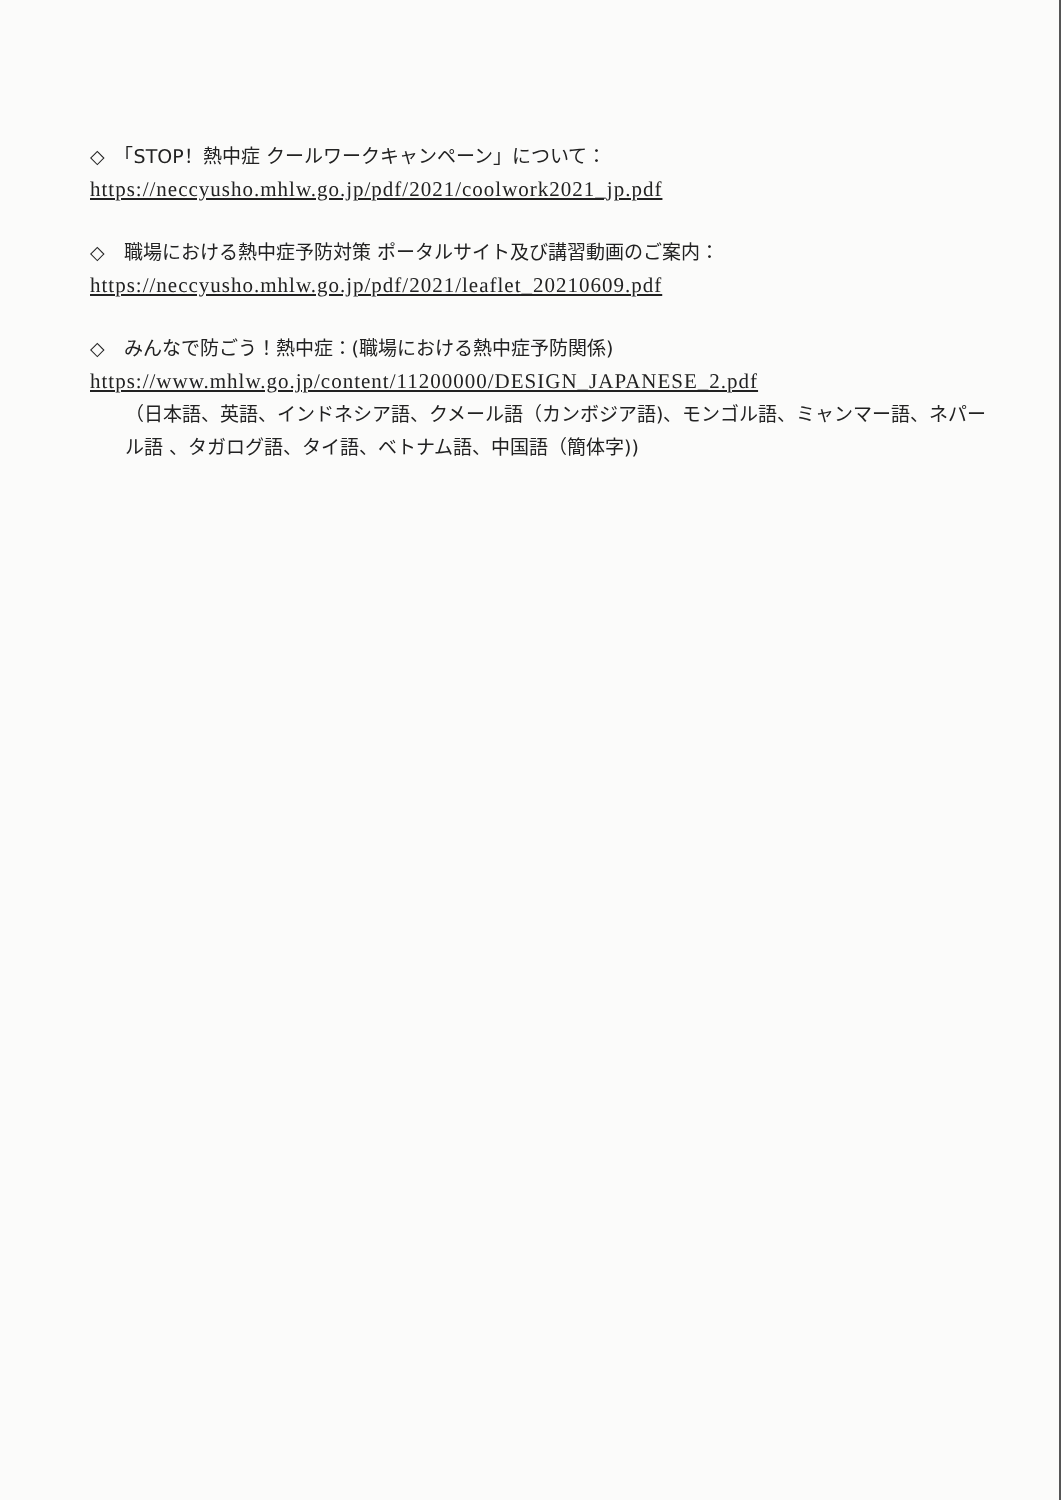◇　「STOP！熱中症 クールワークキャンペーン」について：
https://neccyusho.mhlw.go.jp/pdf/2021/coolwork2021_jp.pdf
◇　職場における熱中症予防対策 ポータルサイト及び講習動画のご案内：
https://neccyusho.mhlw.go.jp/pdf/2021/leaflet_20210609.pdf
◇　みんなで防ごう！熱中症：(職場における熱中症予防関係)
https://www.mhlw.go.jp/content/11200000/DESIGN_JAPANESE_2.pdf
（日本語、英語、インドネシア語、クメール語（カンボジア語)、モンゴル語、ミャンマー語、ネパール語 、タガログ語、タイ語、ベトナム語、中国語（簡体字))